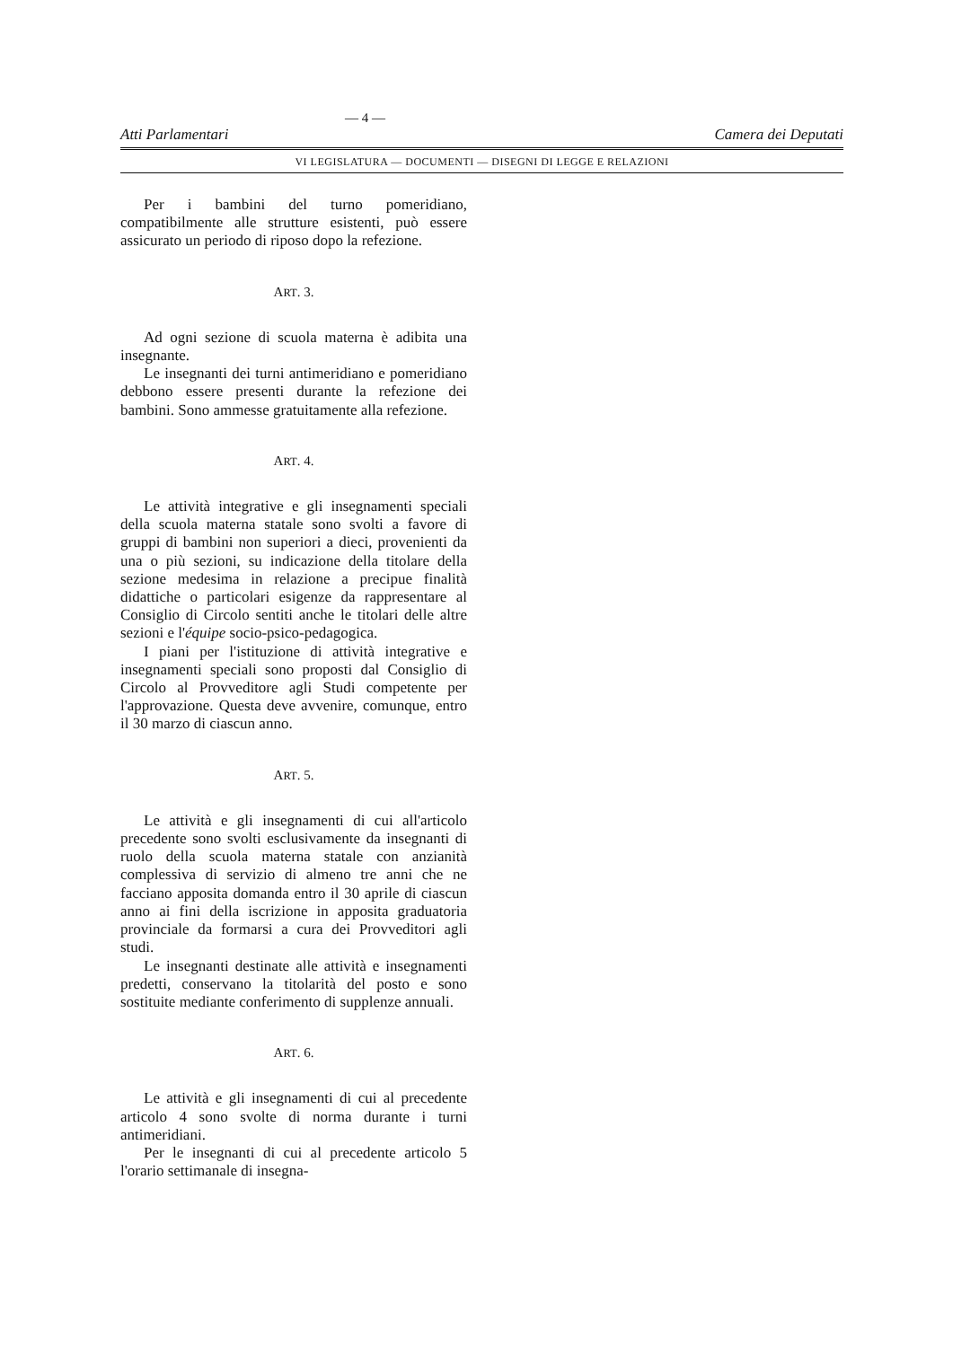— 4 —
Atti Parlamentari Camera dei Deputati
VI LEGISLATURA — DOCUMENTI — DISEGNI DI LEGGE E RELAZIONI
Per i bambini del turno pomeridiano, compatibilmente alle strutture esistenti, può essere assicurato un periodo di riposo dopo la refezione.
ART. 3.
Ad ogni sezione di scuola materna è adibita una insegnante.
Le insegnanti dei turni antimeridiano e pomeridiano debbono essere presenti durante la refezione dei bambini. Sono ammesse gratuitamente alla refezione.
ART. 4.
Le attività integrative e gli insegnamenti speciali della scuola materna statale sono svolti a favore di gruppi di bambini non superiori a dieci, provenienti da una o più sezioni, su indicazione della titolare della sezione medesima in relazione a precipue finalità didattiche o particolari esigenze da rappresentare al Consiglio di Circolo sentiti anche le titolari delle altre sezioni e l'équipe socio-psico-pedagogica.
I piani per l'istituzione di attività integrative e insegnamenti speciali sono proposti dal Consiglio di Circolo al Provveditore agli Studi competente per l'approvazione. Questa deve avvenire, comunque, entro il 30 marzo di ciascun anno.
ART. 5.
Le attività e gli insegnamenti di cui all'articolo precedente sono svolti esclusivamente da insegnanti di ruolo della scuola materna statale con anzianità complessiva di servizio di almeno tre anni che ne facciano apposita domanda entro il 30 aprile di ciascun anno ai fini della iscrizione in apposita graduatoria provinciale da formarsi a cura dei Provveditori agli studi.
Le insegnanti destinate alle attività e insegnamenti predetti, conservano la titolarità del posto e sono sostituite mediante conferimento di supplenze annuali.
ART. 6.
Le attività e gli insegnamenti di cui al precedente articolo 4 sono svolte di norma durante i turni antimeridiani.
Per le insegnanti di cui al precedente articolo 5 l'orario settimanale di insegna-